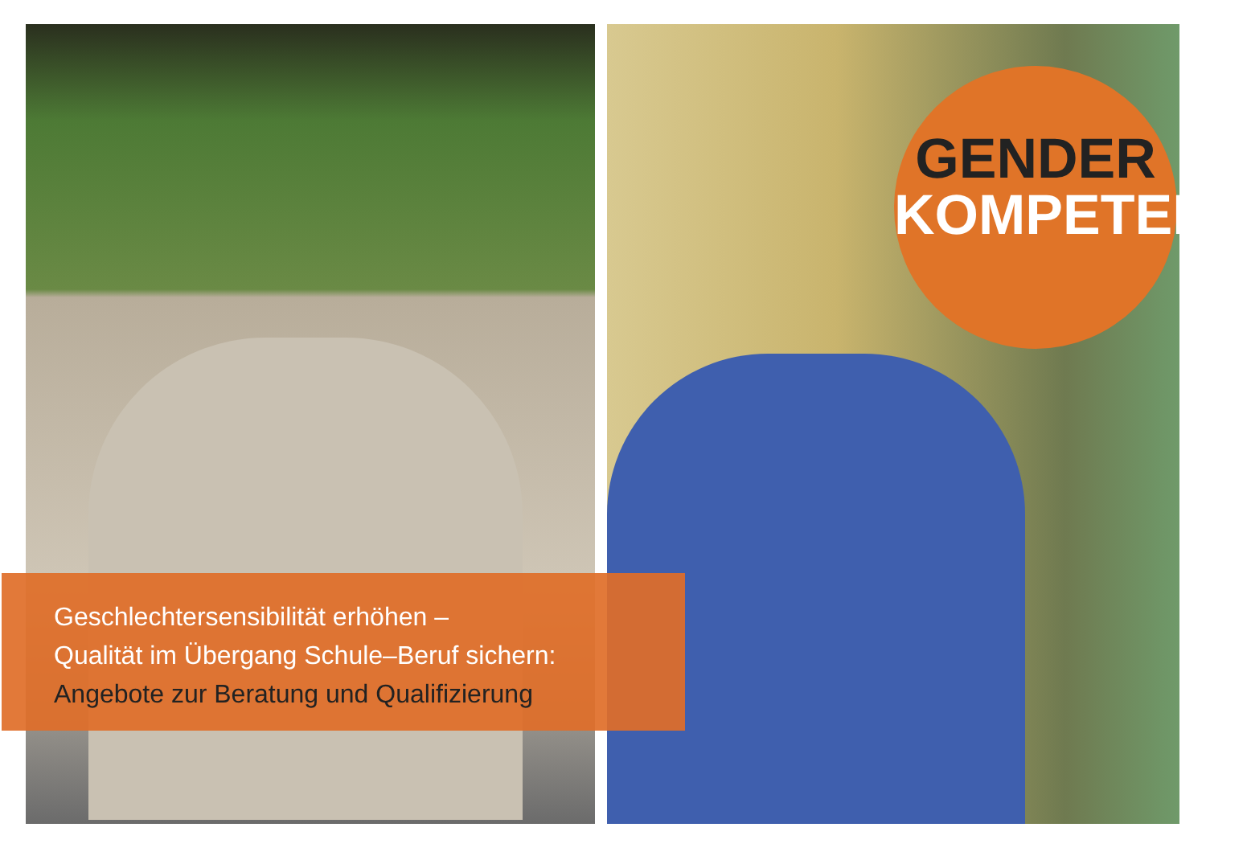GENDER
KOMPETENT
Geschlechtersensibilität erhöhen –
Qualität im Übergang Schule–Beruf sichern:
Angebote zur Beratung und Qualifizierung